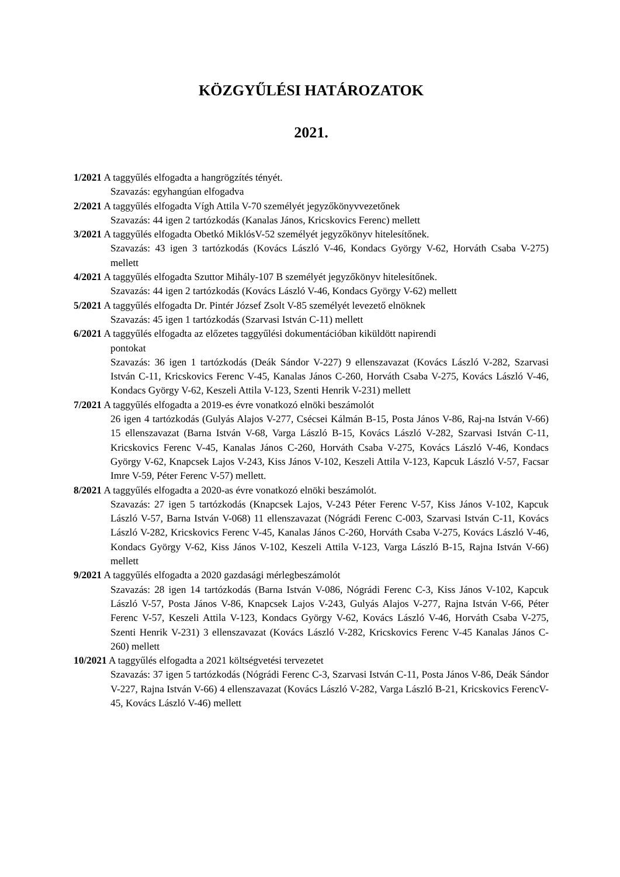KÖZGYŰLÉSI HATÁROZATOK
2021.
1/2021 A taggyűlés elfogadta a hangrögzítés tényét.
Szavazás: egyhangúan elfogadva
2/2021 A taggyűlés elfogadta Vígh Attila V-70 személyét jegyzőkönyvvezetőnek
Szavazás: 44 igen 2 tartózkodás (Kanalas János, Kricskovics Ferenc) mellett
3/2021 A taggyűlés elfogadta Obetkó MiklósV-52 személyét jegyzőkönyv hitelesítőnek.
Szavazás: 43 igen 3 tartózkodás (Kovács László V-46, Kondacs György V-62, Horváth Csaba V-275) mellett
4/2021 A taggyűlés elfogadta Szuttor Mihály-107 B személyét jegyzőkönyv hitelesítőnek.
Szavazás: 44 igen 2 tartózkodás (Kovács László V-46, Kondacs György V-62) mellett
5/2021 A taggyűlés elfogadta Dr. Pintér József Zsolt V-85 személyét levezető elnöknek
Szavazás: 45 igen 1 tartózkodás (Szarvasi István C-11) mellett
6/2021 A taggyűlés elfogadta az előzetes taggyűlési dokumentációban kiküldött napirendi
pontokat
Szavazás: 36 igen 1 tartózkodás (Deák Sándor V-227) 9 ellenszavazat (Kovács László V-282, Szarvasi István C-11, Kricskovics Ferenc V-45, Kanalas János C-260, Horváth Csaba V-275, Kovács László V-46, Kondacs György V-62, Keszeli Attila V-123, Szenti Henrik V-231) mellett
7/2021 A taggyűlés elfogadta a 2019-es évre vonatkozó elnöki beszámolót
26 igen 4 tartózkodás (Gulyás Alajos V-277, Csécsei Kálmán B-15, Posta János V-86, Raj-na István V-66) 15 ellenszavazat (Barna István V-68, Varga László B-15, Kovács László V-282, Szarvasi István C-11, Kricskovics Ferenc V-45, Kanalas János C-260, Horváth Csaba V-275, Kovács László V-46, Kondacs György V-62, Knapcsek Lajos V-243, Kiss János V-102, Keszeli Attila V-123, Kapcuk László V-57, Facsar Imre V-59, Péter Ferenc V-57) mellett.
8/2021 A taggyűlés elfogadta a 2020-as évre vonatkozó elnöki beszámolót.
Szavazás: 27 igen 5 tartózkodás (Knapcsek Lajos, V-243 Péter Ferenc V-57, Kiss János V-102, Kapcuk László V-57, Barna István V-068) 11 ellenszavazat (Nógrádi Ferenc C-003, Szarvasi István C-11, Kovács László V-282, Kricskovics Ferenc V-45, Kanalas János C-260, Horváth Csaba V-275, Kovács László V-46, Kondacs György V-62, Kiss János V-102, Keszeli Attila V-123, Varga László B-15, Rajna István V-66) mellett
9/2021 A taggyűlés elfogadta a 2020 gazdasági mérlegbeszámolót
Szavazás: 28 igen 14 tartózkodás (Barna István V-086, Nógrádi Ferenc C-3, Kiss János V-102, Kapcuk László V-57, Posta János V-86, Knapcsek Lajos V-243, Gulyás Alajos V-277, Rajna István V-66, Péter Ferenc V-57, Keszeli Attila V-123, Kondacs György V-62, Kovács László V-46, Horváth Csaba V-275, Szenti Henrik V-231) 3 ellenszavazat (Kovács László V-282, Kricskovics Ferenc V-45 Kanalas János C-260) mellett
10/2021 A taggyűlés elfogadta a 2021 költségvetési tervezetet
Szavazás: 37 igen 5 tartózkodás (Nógrádi Ferenc C-3, Szarvasi István C-11, Posta János V-86, Deák Sándor V-227, Rajna István V-66) 4 ellenszavazat (Kovács László V-282, Varga László B-21, Kricskovics FerencV-45, Kovács László V-46) mellett